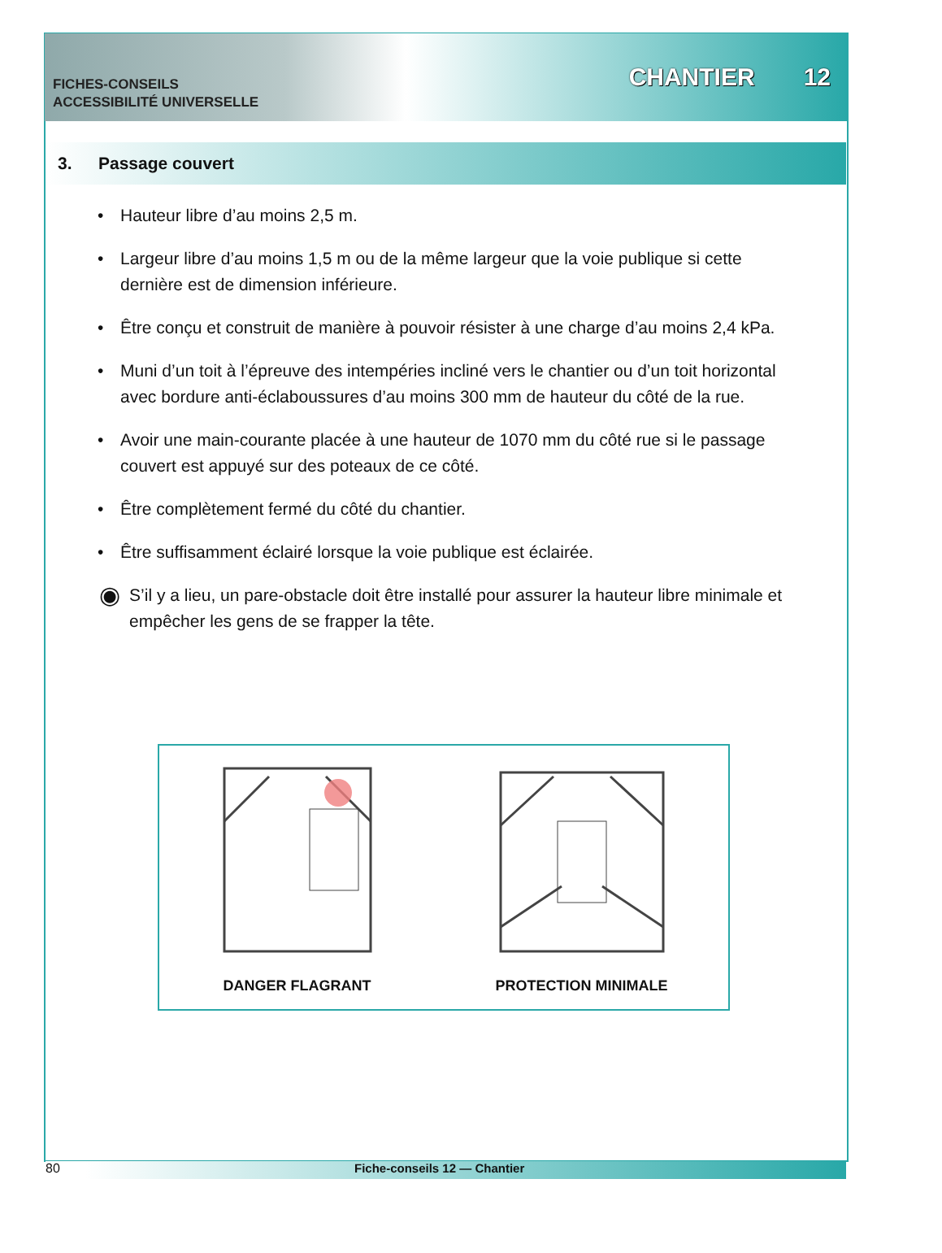FICHES-CONSEILS
ACCESSIBILITÉ UNIVERSELLE
CHANTIER 12
3. Passage couvert
• Hauteur libre d’au moins 2,5 m.
• Largeur libre d’au moins 1,5 m ou de la même largeur que la voie publique si cette dernière est de dimension inférieure.
• Être conçu et construit de manière à pouvoir résister à une charge d’au moins 2,4 kPa.
• Muni d’un toit à l’épreuve des intempéries incliné vers le chantier ou d’un toit horizontal avec bordure anti-éclaboussures d’au moins 300 mm de hauteur du côté de la rue.
• Avoir une main-courante placée à une hauteur de 1070 mm du côté rue si le passage couvert est appuyé sur des poteaux de ce côté.
• Être complètement fermé du côté du chantier.
• Être suffisamment éclairé lorsque la voie publique est éclairée.
◉
S’il y a lieu, un pare-obstacle doit être installé pour assurer la hauteur libre minimale et empêcher les gens de se frapper la tête.
DANGER FLAGRANT
PROTECTION MINIMALE
80 Fiche-conseils 12 — Chantier